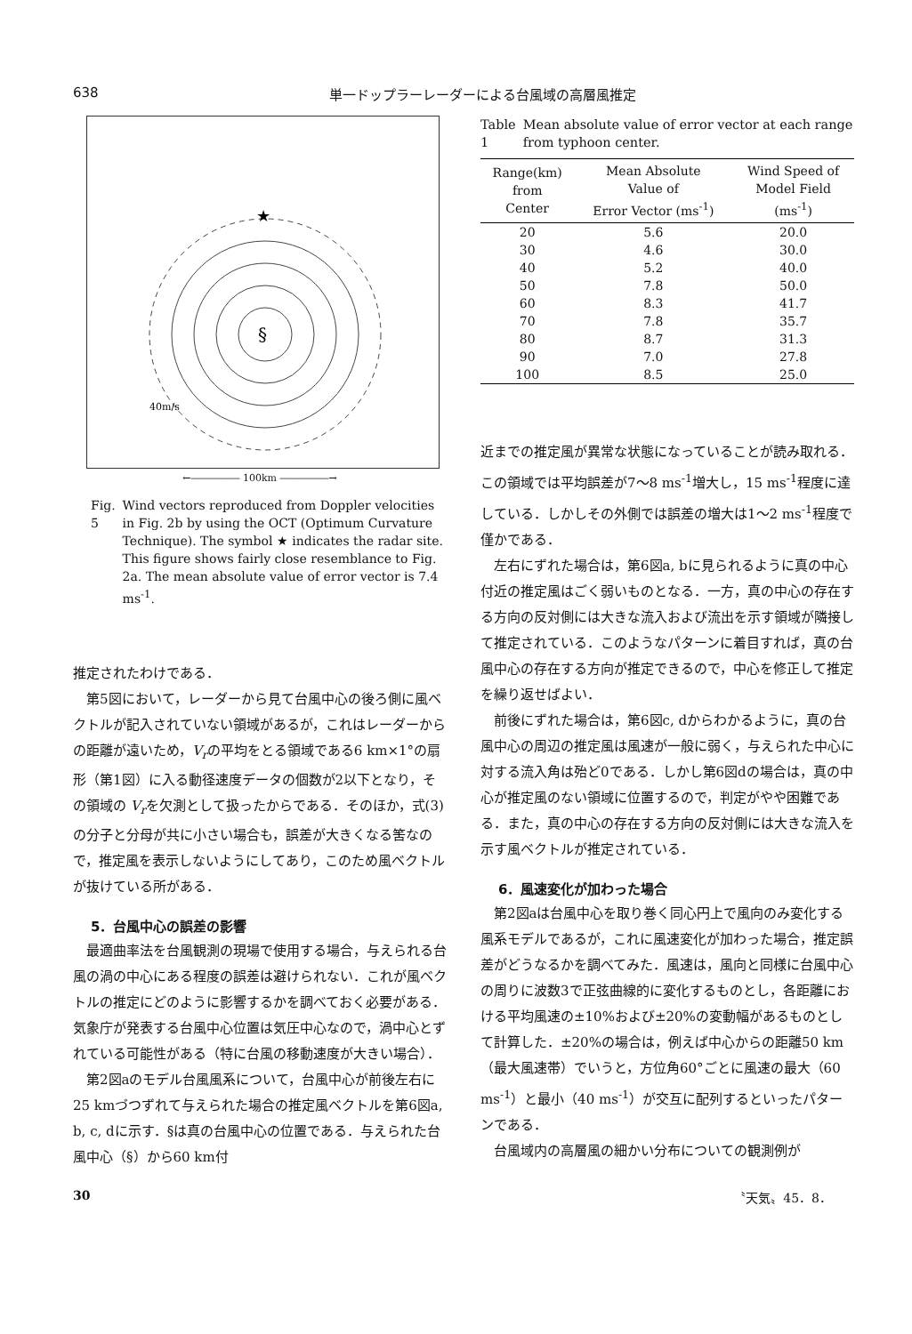638 単一ドップラーレーダーによる台風域の高層風推定
★
§
40m/s
←――――― 100km ―――――→
Fig. 5 Wind vectors reproduced from Doppler velocities in Fig. 2b by using the OCT (Optimum Curvature Technique). The symbol ★ indicates the radar site. This figure shows fairly close resemblance to Fig. 2a. The mean absolute value of error vector is 7.4 ms<sup>-1</sup>.
推定されたわけである．
第5図において，レーダーから見て台風中心の後ろ側に風ベクトルが記入されていない領域があるが，これはレーダーからの距離が遠いため，V<sub>r</sub>の平均をとる領域である6 km×1°の扇形（第1図）に入る動径速度データの個数が2以下となり，その領域の V<sub>r</sub>を欠測として扱ったからである．そのほか，式(3)の分子と分母が共に小さい場合も，誤差が大きくなる筈なので，推定風を表示しないようにしてあり，このため風ベクトルが抜けている所がある．
5．台風中心の誤差の影響
最適曲率法を台風観測の現場で使用する場合，与えられる台風の渦の中心にある程度の誤差は避けられない．これが風ベクトルの推定にどのように影響するかを調べておく必要がある．気象庁が発表する台風中心位置は気圧中心なので，渦中心とずれている可能性がある（特に台風の移動速度が大きい場合）．
第2図aのモデル台風風系について，台風中心が前後左右に25 kmづつずれて与えられた場合の推定風ベクトルを第6図a, b, c, dに示す．§は真の台風中心の位置である．与えられた台風中心（§）から60 km付
Table 1 Mean absolute value of error vector at each range from typhoon center.
| Range(km) from Center | Mean Absolute Value of Error Vector (ms<sup>-1</sup>) | Wind Speed of Model Field (ms<sup>-1</sup>) |
| --- | --- | --- |
| 20 | 5.6 | 20.0 |
| 30 | 4.6 | 30.0 |
| 40 | 5.2 | 40.0 |
| 50 | 7.8 | 50.0 |
| 60 | 8.3 | 41.7 |
| 70 | 7.8 | 35.7 |
| 80 | 8.7 | 31.3 |
| 90 | 7.0 | 27.8 |
| 100 | 8.5 | 25.0 |
近までの推定風が異常な状態になっていることが読み取れる．この領域では平均誤差が7～8 ms<sup>-1</sup>増大し，15 ms<sup>-1</sup>程度に達している．しかしその外側では誤差の増大は1～2 ms<sup>-1</sup>程度で僅かである．
左右にずれた場合は，第6図a, bに見られるように真の中心付近の推定風はごく弱いものとなる．一方，真の中心の存在する方向の反対側には大きな流入および流出を示す領域が隣接して推定されている．このようなパターンに着目すれば，真の台風中心の存在する方向が推定できるので，中心を修正して推定を繰り返せばよい．
前後にずれた場合は，第6図c, dからわかるように，真の台風中心の周辺の推定風は風速が一般に弱く，与えられた中心に対する流入角は殆ど0である．しかし第6図dの場合は，真の中心が推定風のない領域に位置するので，判定がやや困難である．また，真の中心の存在する方向の反対側には大きな流入を示す風ベクトルが推定されている．
6．風速変化が加わった場合
第2図aは台風中心を取り巻く同心円上で風向のみ変化する風系モデルであるが，これに風速変化が加わった場合，推定誤差がどうなるかを調べてみた．風速は，風向と同様に台風中心の周りに波数3で正弦曲線的に変化するものとし，各距離における平均風速の±10%および±20%の変動幅があるものとして計算した．±20%の場合は，例えば中心からの距離50 km（最大風速帯）でいうと，方位角60°ごとに風速の最大（60 ms<sup>-1</sup>）と最小（40 ms<sup>-1</sup>）が交互に配列するといったパターンである．
台風域内の高層風の細かい分布についての観測例が
30 〝天気〟45．8．